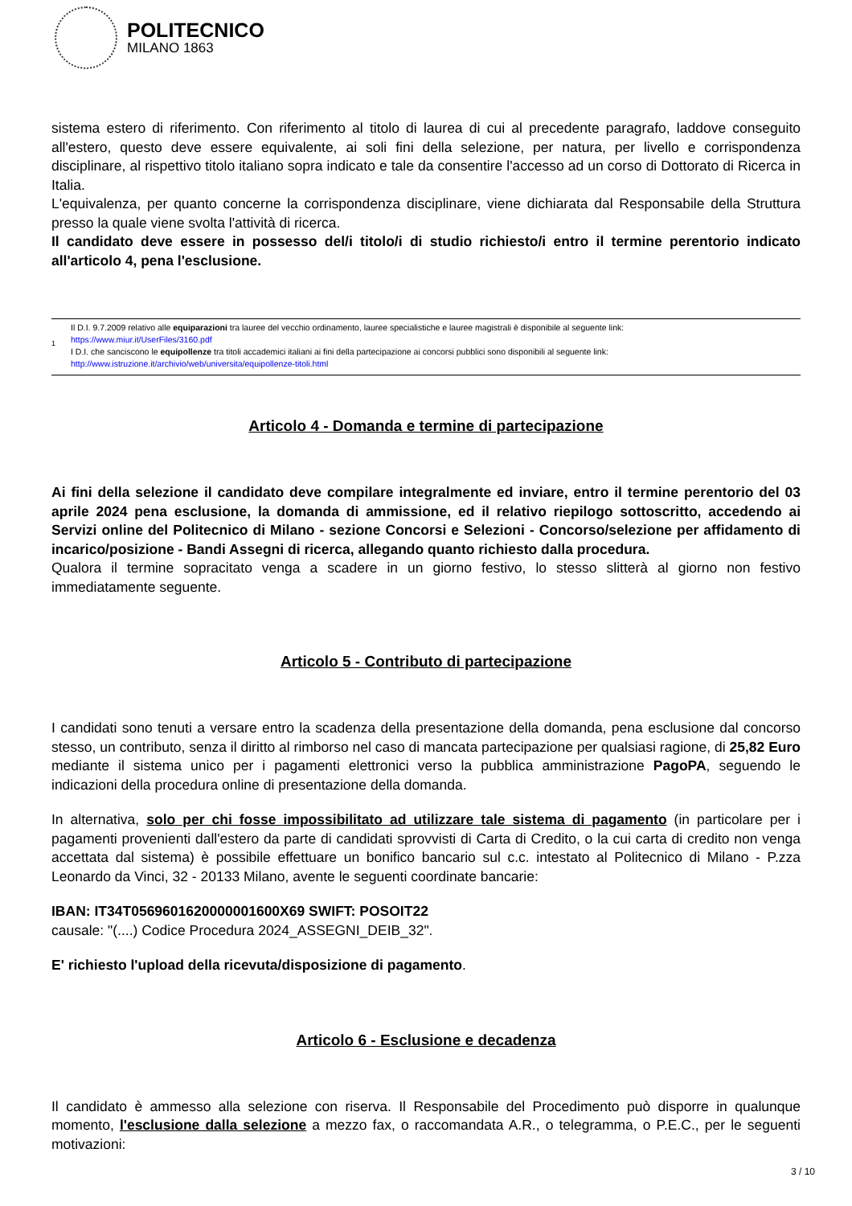POLITECNICO
MILANO 1863
sistema estero di riferimento. Con riferimento al titolo di laurea di cui al precedente paragrafo, laddove conseguito all'estero, questo deve essere equivalente, ai soli fini della selezione, per natura, per livello e corrispondenza disciplinare, al rispettivo titolo italiano sopra indicato e tale da consentire l'accesso ad un corso di Dottorato di Ricerca in Italia.
L'equivalenza, per quanto concerne la corrispondenza disciplinare, viene dichiarata dal Responsabile della Struttura presso la quale viene svolta l'attività di ricerca.
Il candidato deve essere in possesso del/i titolo/i di studio richiesto/i entro il termine perentorio indicato all'articolo 4, pena l'esclusione.
1
Il D.I. 9.7.2009 relativo alle equiparazioni tra lauree del vecchio ordinamento, lauree specialistiche e lauree magistrali è disponibile al seguente link:
https://www.miur.it/UserFiles/3160.pdf
I D.I. che sanciscono le equipollenze tra titoli accademici italiani ai fini della partecipazione ai concorsi pubblici sono disponibili al seguente link:
http://www.istruzione.it/archivio/web/universita/equipollenze-titoli.html
Articolo 4 - Domanda e termine di partecipazione
Ai fini della selezione il candidato deve compilare integralmente ed inviare, entro il termine perentorio del 03 aprile 2024 pena esclusione, la domanda di ammissione, ed il relativo riepilogo sottoscritto, accedendo ai Servizi online del Politecnico di Milano - sezione Concorsi e Selezioni - Concorso/selezione per affidamento di incarico/posizione - Bandi Assegni di ricerca, allegando quanto richiesto dalla procedura.
Qualora il termine sopracitato venga a scadere in un giorno festivo, lo stesso slitterà al giorno non festivo immediatamente seguente.
Articolo 5 - Contributo di partecipazione
I candidati sono tenuti a versare entro la scadenza della presentazione della domanda, pena esclusione dal concorso stesso, un contributo, senza il diritto al rimborso nel caso di mancata partecipazione per qualsiasi ragione, di 25,82 Euro mediante il sistema unico per i pagamenti elettronici verso la pubblica amministrazione PagoPA, seguendo le indicazioni della procedura online di presentazione della domanda.
In alternativa, solo per chi fosse impossibilitato ad utilizzare tale sistema di pagamento (in particolare per i pagamenti provenienti dall'estero da parte di candidati sprovvisti di Carta di Credito, o la cui carta di credito non venga accettata dal sistema) è possibile effettuare un bonifico bancario sul c.c. intestato al Politecnico di Milano - P.zza Leonardo da Vinci, 32 - 20133 Milano, avente le seguenti coordinate bancarie:
IBAN: IT34T0569601620000001600X69 SWIFT: POSOIT22
causale: "(....) Codice Procedura 2024_ASSEGNI_DEIB_32".
E' richiesto l'upload della ricevuta/disposizione di pagamento.
Articolo 6 - Esclusione e decadenza
Il candidato è ammesso alla selezione con riserva. Il Responsabile del Procedimento può disporre in qualunque momento, l'esclusione dalla selezione a mezzo fax, o raccomandata A.R., o telegramma, o P.E.C., per le seguenti motivazioni:
3 / 10